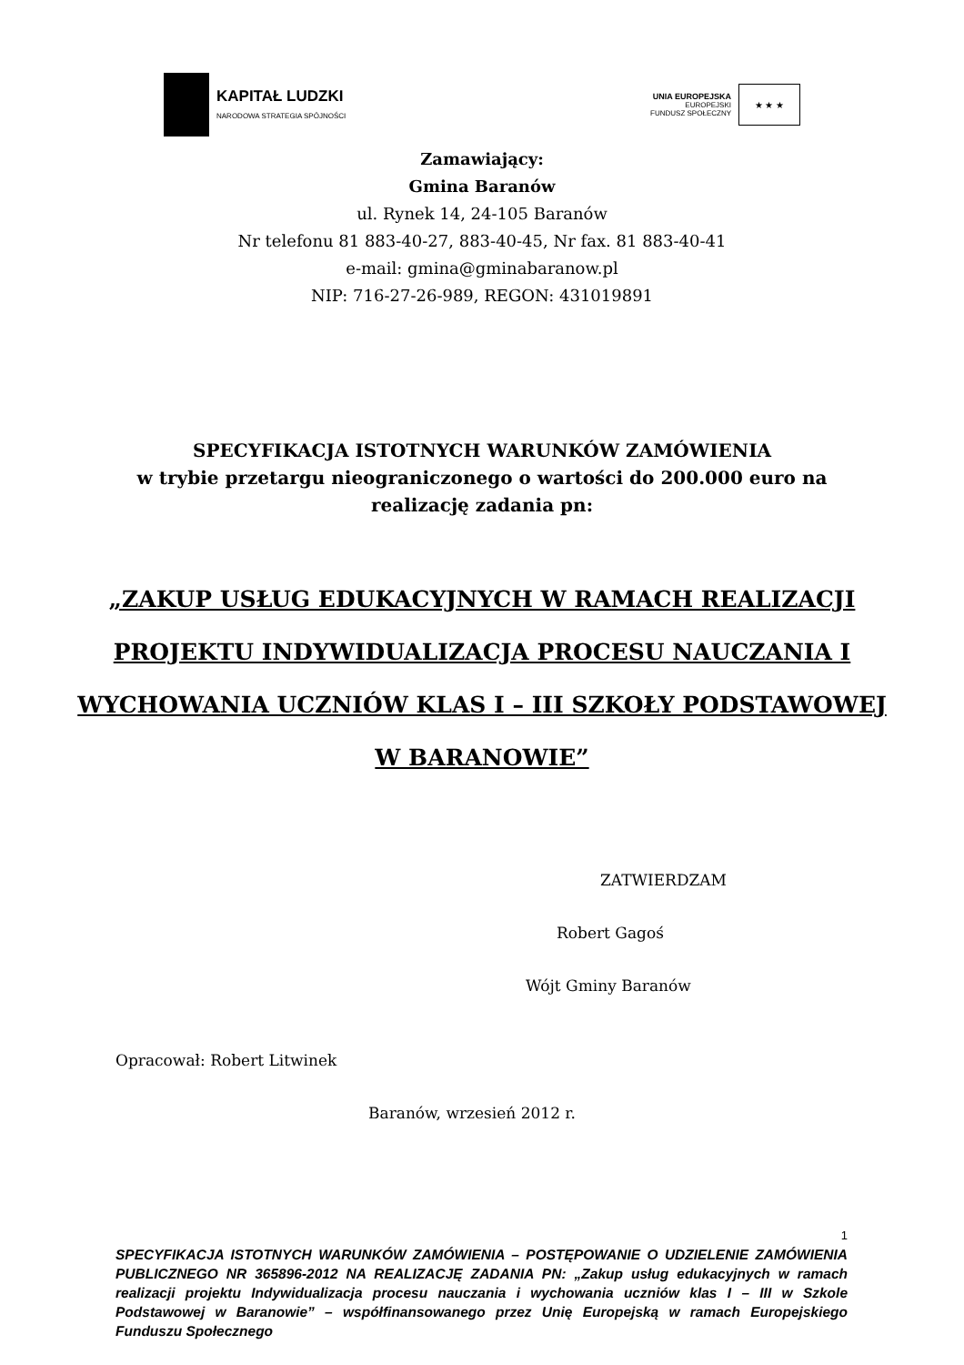KAPITAŁ LUDZKI
NARODOWA STRATEGIA SPÓJNOŚCI
UNIA EUROPEJSKA
EUROPEJSKI
FUNDUSZ SPOŁECZNY
★ ★ ★
Zamawiający:
Gmina Baranów
ul. Rynek 14, 24-105 Baranów
Nr telefonu 81 883-40-27, 883-40-45, Nr fax. 81 883-40-41
e-mail: gmina@gminabaranow.pl
NIP: 716-27-26-989, REGON: 431019891
SPECYFIKACJA ISTOTNYCH WARUNKÓW ZAMÓWIENIA
w trybie przetargu nieograniczonego o wartości do 200.000 euro na
realizację zadania pn:
„ZAKUP USŁUG EDUKACYJNYCH W RAMACH REALIZACJI
PROJEKTU INDYWIDUALIZACJA PROCESU NAUCZANIA I
WYCHOWANIA UCZNIÓW KLAS I – III SZKOŁY PODSTAWOWEJ
W BARANOWIE”
ZATWIERDZAM
Robert Gagoś
Wójt Gminy Baranów
Opracował: Robert Litwinek
Baranów, wrzesień 2012 r.
1
SPECYFIKACJA ISTOTNYCH WARUNKÓW ZAMÓWIENIA – POSTĘPOWANIE O UDZIELENIE ZAMÓWIENIA PUBLICZNEGO NR 365896-2012 NA REALIZACJĘ ZADANIA PN: „Zakup usług edukacyjnych w ramach realizacji projektu Indywidualizacja procesu nauczania i wychowania uczniów klas I – III w Szkole Podstawowej w Baranowie” – współfinansowanego przez Unię Europejską w ramach Europejskiego Funduszu Społecznego